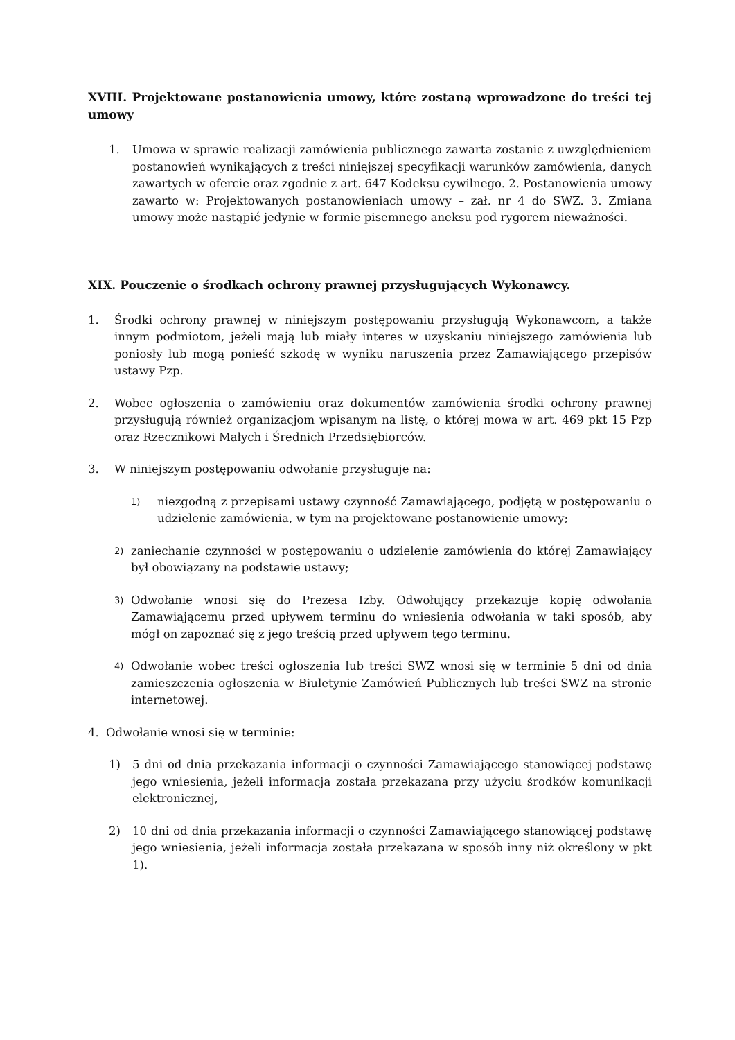XVIII. Projektowane postanowienia umowy, które zostaną wprowadzone do treści tej umowy
1. Umowa w sprawie realizacji zamówienia publicznego zawarta zostanie z uwzględnieniem postanowień wynikających z treści niniejszej specyfikacji warunków zamówienia, danych zawartych w ofercie oraz zgodnie z art. 647 Kodeksu cywilnego. 2. Postanowienia umowy zawarto w: Projektowanych postanowieniach umowy – zał. nr 4 do SWZ. 3. Zmiana umowy może nastąpić jedynie w formie pisemnego aneksu pod rygorem nieważności.
XIX. Pouczenie o środkach ochrony prawnej przysługujących Wykonawcy.
1. Środki ochrony prawnej w niniejszym postępowaniu przysługują Wykonawcom, a także innym podmiotom, jeżeli mają lub miały interes w uzyskaniu niniejszego zamówienia lub poniosły lub mogą ponieść szkodę w wyniku naruszenia przez Zamawiającego przepisów ustawy Pzp.
2. Wobec ogłoszenia o zamówieniu oraz dokumentów zamówienia środki ochrony prawnej przysługują również organizacjom wpisanym na listę, o której mowa w art. 469 pkt 15 Pzp oraz Rzecznikowi Małych i Średnich Przedsiębiorców.
3. W niniejszym postępowaniu odwołanie przysługuje na:
1) niezgodną z przepisami ustawy czynność Zamawiającego, podjętą w postępowaniu o udzielenie zamówienia, w tym na projektowane postanowienie umowy;
2) zaniechanie czynności w postępowaniu o udzielenie zamówienia do której Zamawiający był obowiązany na podstawie ustawy;
3) Odwołanie wnosi się do Prezesa Izby. Odwołujący przekazuje kopię odwołania Zamawiającemu przed upływem terminu do wniesienia odwołania w taki sposób, aby mógł on zapoznać się z jego treścią przed upływem tego terminu.
4) Odwołanie wobec treści ogłoszenia lub treści SWZ wnosi się w terminie 5 dni od dnia zamieszczenia ogłoszenia w Biuletynie Zamówień Publicznych lub treści SWZ na stronie internetowej.
4. Odwołanie wnosi się w terminie:
1) 5 dni od dnia przekazania informacji o czynności Zamawiającego stanowiącej podstawę jego wniesienia, jeżeli informacja została przekazana przy użyciu środków komunikacji elektronicznej,
2) 10 dni od dnia przekazania informacji o czynności Zamawiającego stanowiącej podstawę jego wniesienia, jeżeli informacja została przekazana w sposób inny niż określony w pkt 1).